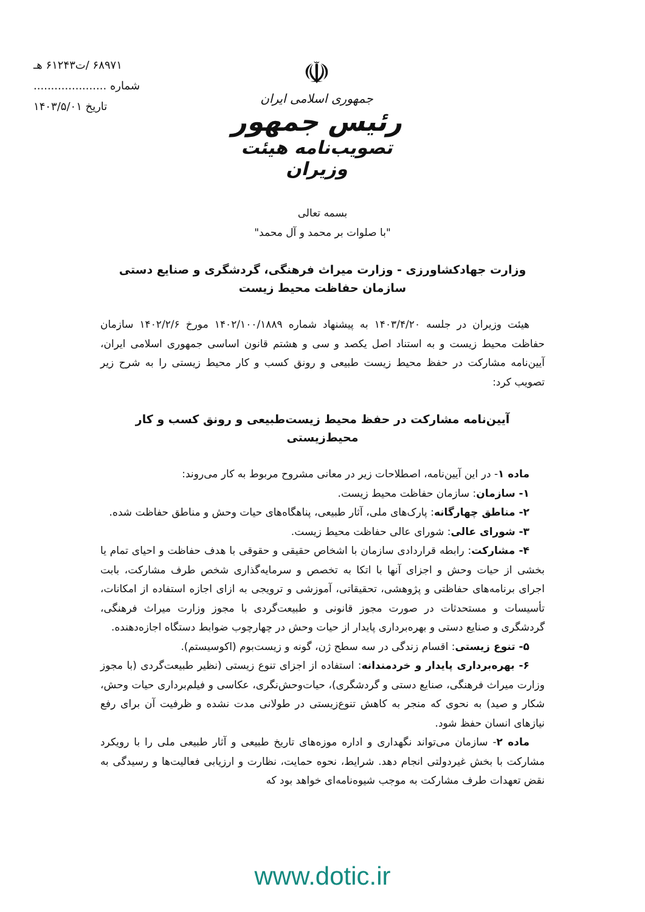۶۸۹۷۱ /ت۶۱۲۴۳ هـ
شماره .....................
تاریخ ۱۴۰۳/۵/۰۱
☫
جمهوری اسلامی ایران
رئیس جمهور
تصویب‌نامه هیئت وزیران
بسمه تعالی
"با صلوات بر محمد و آل محمد"
وزارت جهادکشاورزی - وزارت میراث فرهنگی، گردشگری و صنایع دستی
سازمان حفاظت محیط زیست
هیئت وزیران در جلسه ۱۴۰۳/۴/۲۰ به پیشنهاد شماره ۱۴۰۲/۱۰۰/۱۸۸۹ مورخ ۱۴۰۲/۲/۶ سازمان حفاظت محیط زیست و به استناد اصل یکصد و سی و هشتم قانون اساسی جمهوری اسلامی ایران، آیین‌نامه مشارکت در حفظ محیط زیست طبیعی و رونق کسب و کار محیط زیستی را به شرح زیر تصویب کرد:
آیین‌نامه مشارکت در حفظ محیط زیست‌طبیعی و رونق کسب و کار محیط‌زیستی
ماده ۱- در این آیین‌نامه، اصطلاحات زیر در معانی مشروح مربوط به کار می‌روند:
۱- سازمان: سازمان حفاظت محیط زیست.
۲- مناطق چهارگانه: پارک‌های ملی، آثار طبیعی، پناهگاه‌های حیات وحش و مناطق حفاظت شده.
۳- شورای عالی: شورای عالی حفاظت محیط زیست.
۴- مشارکت: رابطه قراردادی سازمان با اشخاص حقیقی و حقوقی با هدف حفاظت و احیای تمام یا بخشی از حیات وحش و اجزای آنها با اتکا به تخصص و سرمایه‌گذاری شخص طرف مشارکت، بابت اجرای برنامه‌های حفاظتی و پژوهشی، تحقیقاتی، آموزشی و ترویجی به ازای اجازه استفاده از امکانات، تأسیسات و مستحدثات در صورت مجوز قانونی و طبیعت‌گردی با مجوز وزارت میراث فرهنگی، گردشگری و صنایع دستی و بهره‌برداری پایدار از حیات وحش در چهارچوب ضوابط دستگاه اجازه‌دهنده.
۵- تنوع زیستی: اقسام زندگی در سه سطح ژن، گونه و زیست‌بوم (اکوسیستم).
۶- بهره‌برداری پایدار و خردمندانه: استفاده از اجزای تنوع زیستی (نظیر طبیعت‌گردی (با مجوز وزارت میراث فرهنگی، صنایع دستی و گردشگری)، حیات‌وحش‌نگری، عکاسی و فیلم‌برداری حیات وحش، شکار و صید) به نحوی که منجر به کاهش تنوع‌زیستی در طولانی مدت نشده و ظرفیت آن برای رفع نیازهای انسان حفظ شود.
ماده ۲- سازمان می‌تواند نگهداری و اداره موزه‌های تاریخ طبیعی و آثار طبیعی ملی را با رویکرد مشارکت با بخش غیردولتی انجام دهد. شرایط، نحوه حمایت، نظارت و ارزیابی فعالیت‌ها و رسیدگی به نقض تعهدات طرف مشارکت به موجب شیوه‌نامه‌ای خواهد بود که
www.dotic.ir